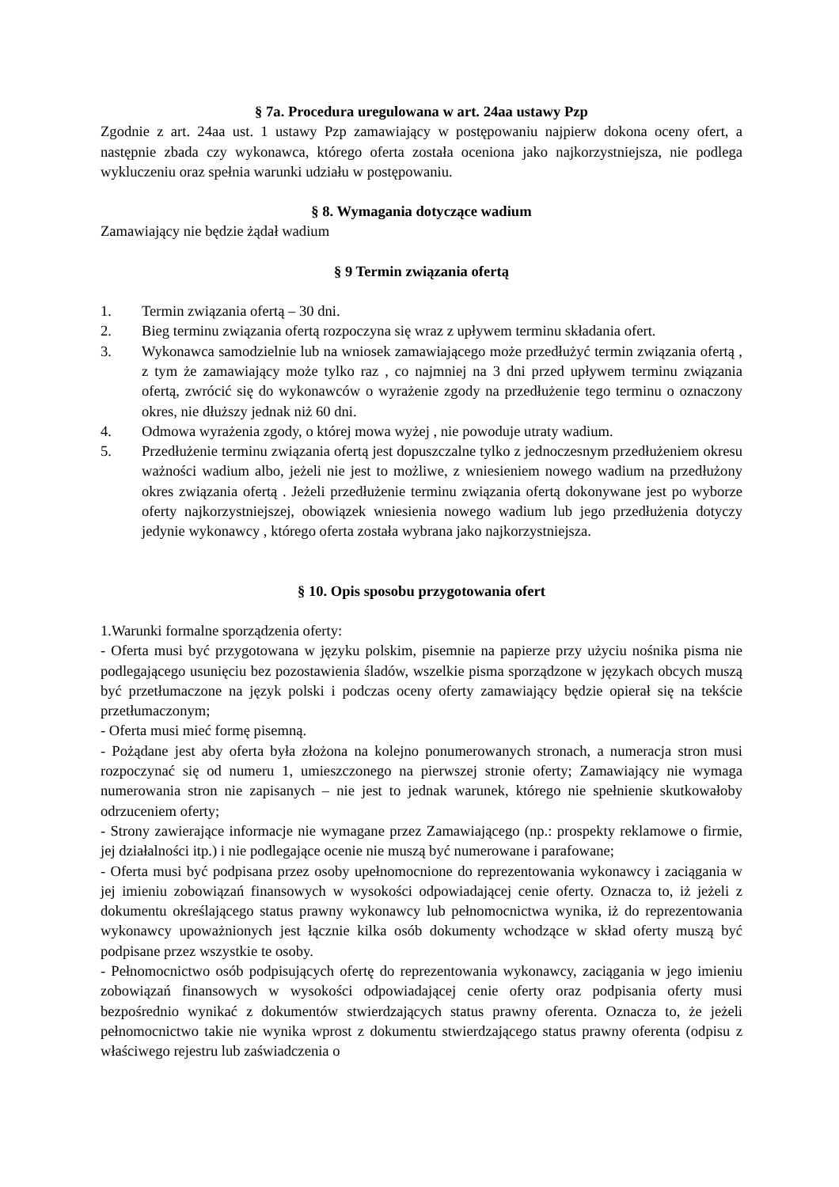§ 7a. Procedura uregulowana w art. 24aa ustawy Pzp
Zgodnie z art. 24aa ust. 1 ustawy Pzp zamawiający w postępowaniu najpierw dokona oceny ofert, a następnie zbada czy wykonawca, którego oferta została oceniona jako najkorzystniejsza, nie podlega wykluczeniu oraz spełnia warunki udziału w postępowaniu.
§ 8. Wymagania dotyczące wadium
Zamawiający nie będzie żądał wadium
§ 9 Termin związania ofertą
1. Termin związania ofertą – 30 dni.
2. Bieg terminu związania ofertą rozpoczyna się wraz z upływem terminu składania ofert.
3. Wykonawca samodzielnie lub na wniosek zamawiającego może przedłużyć termin związania ofertą , z tym że zamawiający może tylko raz , co najmniej na 3 dni przed upływem terminu związania ofertą, zwrócić się do wykonawców o wyrażenie zgody na przedłużenie tego terminu o oznaczony okres, nie dłuższy jednak niż 60 dni.
4. Odmowa wyrażenia zgody, o której mowa wyżej , nie powoduje utraty wadium.
5. Przedłużenie terminu związania ofertą jest dopuszczalne tylko z jednoczesnym przedłużeniem okresu ważności wadium albo, jeżeli nie jest to możliwe, z wniesieniem nowego wadium na przedłużony okres związania ofertą . Jeżeli przedłużenie terminu związania ofertą dokonywane jest po wyborze oferty najkorzystniejszej, obowiązek wniesienia nowego wadium lub jego przedłużenia dotyczy jedynie wykonawcy , którego oferta została wybrana jako najkorzystniejsza.
§ 10. Opis sposobu przygotowania ofert
1.Warunki formalne sporządzenia oferty:
- Oferta musi być przygotowana w języku polskim, pisemnie na papierze przy użyciu nośnika pisma nie podlegającego usunięciu bez pozostawienia śladów, wszelkie pisma sporządzone w językach obcych muszą być przetłumaczone na język polski i podczas oceny oferty zamawiający będzie opierał się na tekście przetłumaczonym;
- Oferta musi mieć formę pisemną.
- Pożądane jest aby oferta była złożona na kolejno ponumerowanych stronach, a numeracja stron musi rozpoczynać się od numeru 1, umieszczonego na pierwszej stronie oferty; Zamawiający nie wymaga numerowania stron nie zapisanych – nie jest to jednak warunek, którego nie spełnienie skutkowałoby odrzuceniem oferty;
- Strony zawierające informacje nie wymagane przez Zamawiającego (np.: prospekty reklamowe o firmie, jej działalności itp.) i nie podlegające ocenie nie muszą być numerowane i parafowane;
- Oferta musi być podpisana przez osoby upełnomocnione do reprezentowania wykonawcy i zaciągania w jej imieniu zobowiązań finansowych w wysokości odpowiadającej cenie oferty. Oznacza to, iż jeżeli z dokumentu określającego status prawny wykonawcy lub pełnomocnictwa wynika, iż do reprezentowania wykonawcy upoważnionych jest łącznie kilka osób dokumenty wchodzące w skład oferty muszą być podpisane przez wszystkie te osoby.
- Pełnomocnictwo osób podpisujących ofertę do reprezentowania wykonawcy, zaciągania w jego imieniu zobowiązań finansowych w wysokości odpowiadającej cenie oferty oraz podpisania oferty musi bezpośrednio wynikać z dokumentów stwierdzających status prawny oferenta. Oznacza to, że jeżeli pełnomocnictwo takie nie wynika wprost z dokumentu stwierdzającego status prawny oferenta (odpisu z właściwego rejestru lub zaświadczenia o